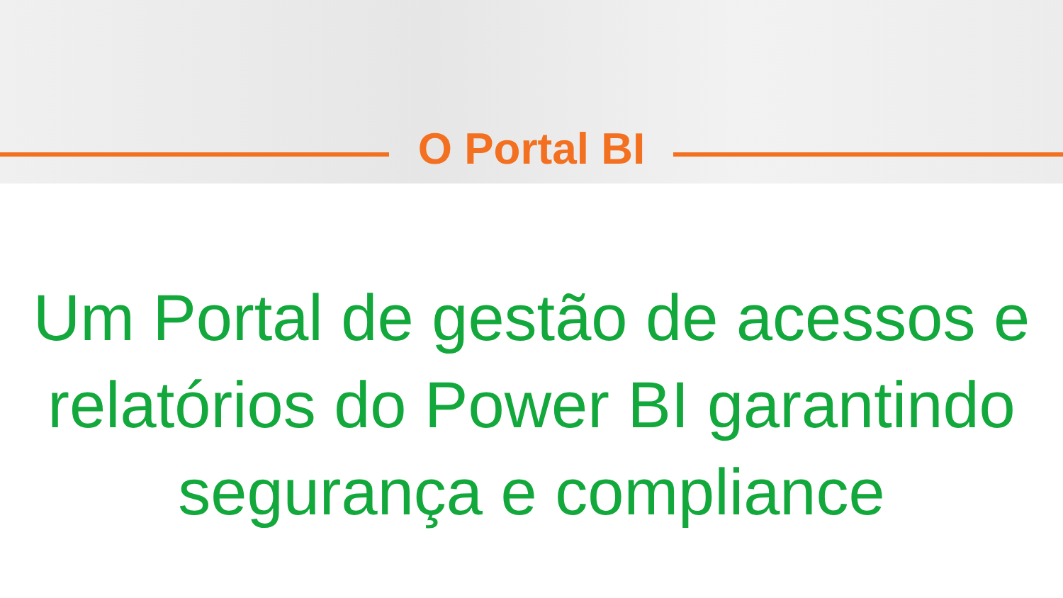O Portal BI
Um Portal de gestão de acessos e
relatórios do Power BI garantindo
segurança e compliance